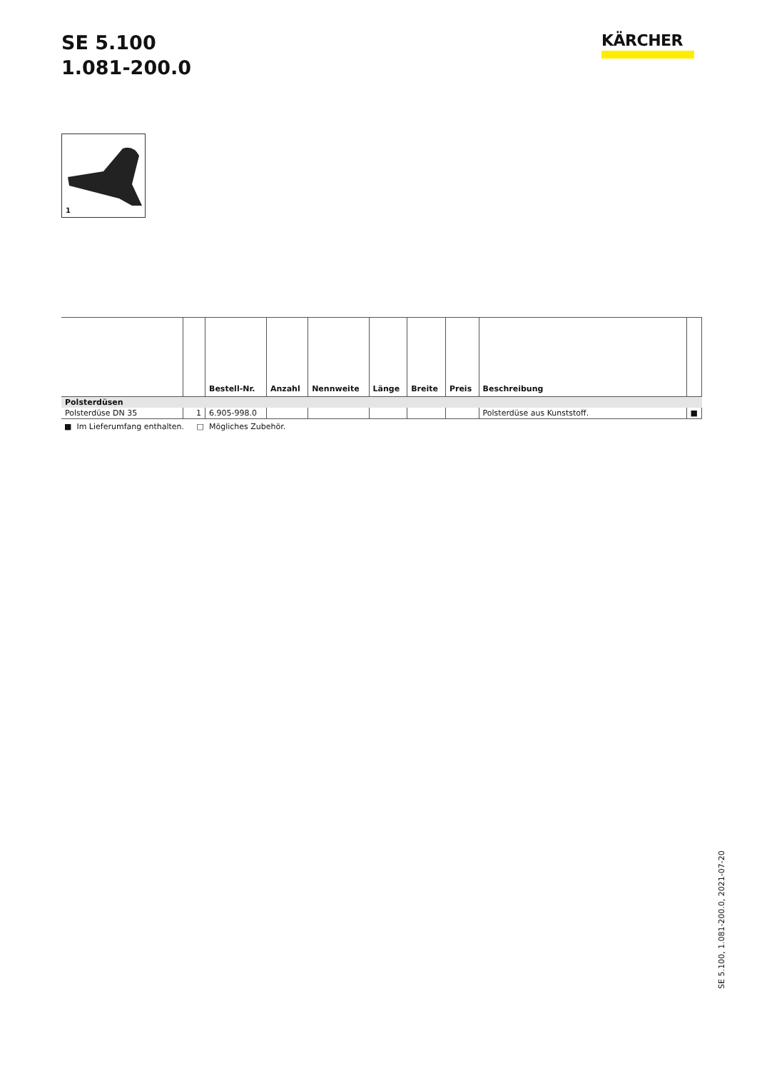SE 5.100
1.081-200.0
KÄRCHER
1
| | | Bestell-Nr. | Anzahl | Nennweite | Länge | Breite | Preis | Beschreibung | |
| --- | --- | --- | --- | --- | --- | --- | --- | --- | --- |
| Polsterdüsen | | | | | | | | | |
| Polsterdüse DN 35 | 1 | 6.905-998.0 | | | | | | Polsterdüse aus Kunststoff. | ■ |
■ Im Lieferumfang enthalten. □ Mögliches Zubehör.
SE 5.100, 1.081-200.0, 2021-07-20